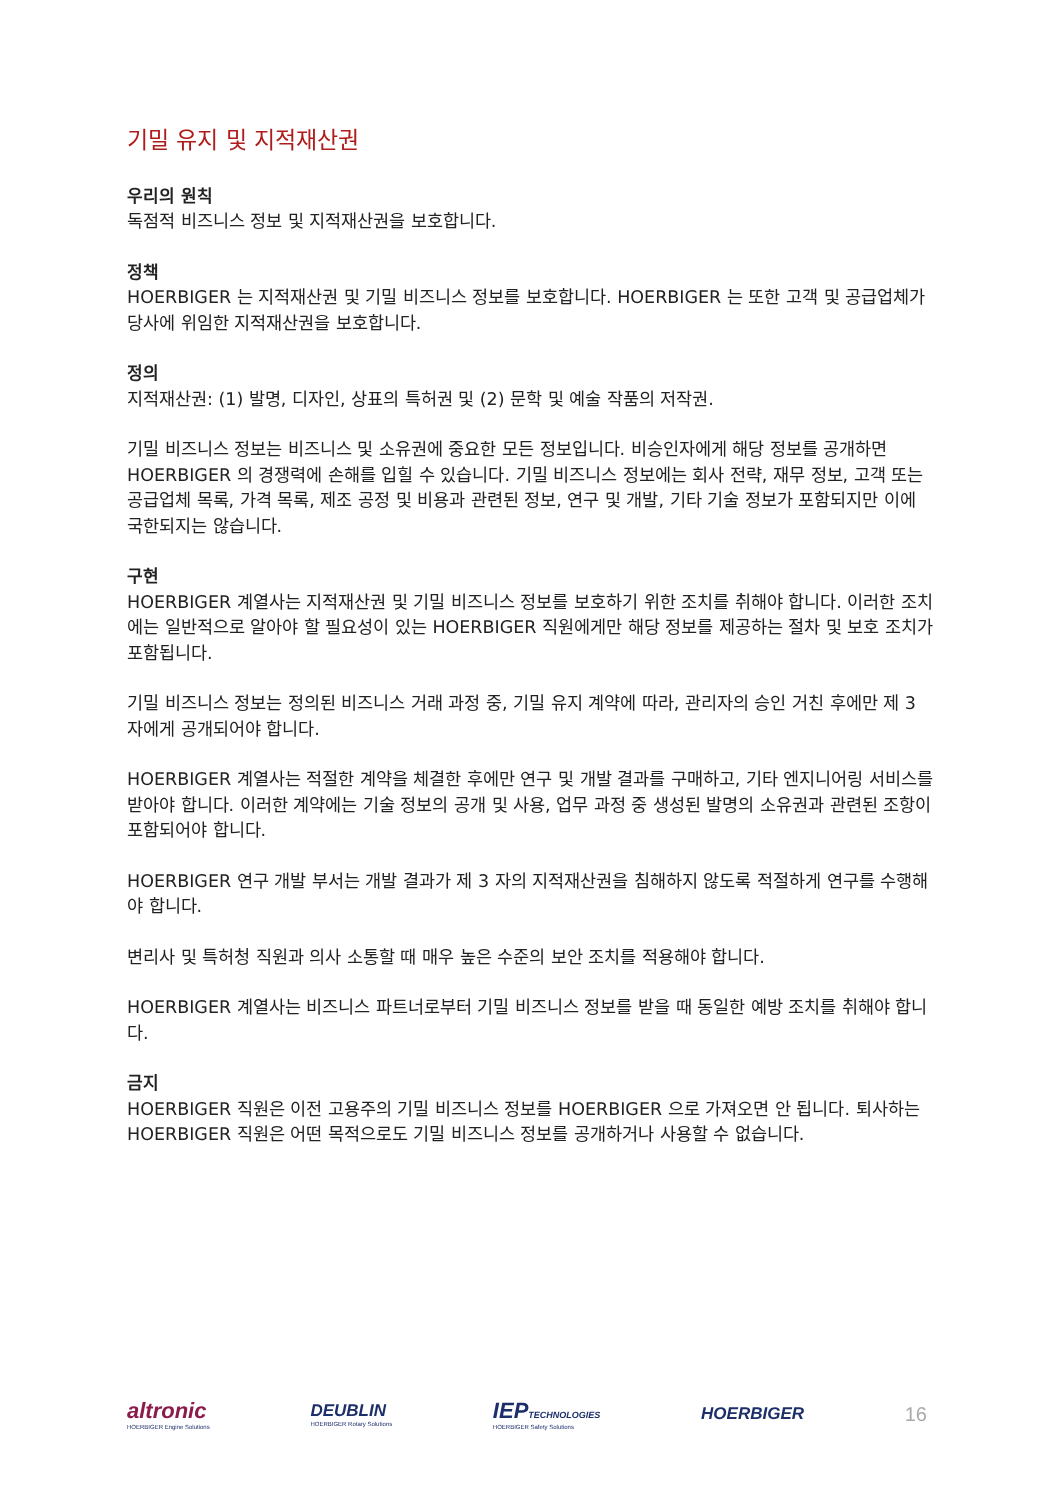기밀 유지 및 지적재산권
우리의 원칙
독점적 비즈니스 정보 및 지적재산권을 보호합니다.
정책
HOERBIGER 는 지적재산권 및 기밀 비즈니스 정보를 보호합니다. HOERBIGER 는 또한 고객 및 공급업체가 당사에 위임한 지적재산권을 보호합니다.
정의
지적재산권: (1) 발명, 디자인, 상표의 특허권 및 (2) 문학 및 예술 작품의 저작권.
기밀 비즈니스 정보는 비즈니스 및 소유권에 중요한 모든 정보입니다. 비승인자에게 해당 정보를 공개하면 HOERBIGER 의 경쟁력에 손해를 입힐 수 있습니다. 기밀 비즈니스 정보에는 회사 전략, 재무 정보, 고객 또는 공급업체 목록, 가격 목록, 제조 공정 및 비용과 관련된 정보, 연구 및 개발, 기타 기술 정보가 포함되지만 이에 국한되지는 않습니다.
구현
HOERBIGER 계열사는 지적재산권 및 기밀 비즈니스 정보를 보호하기 위한 조치를 취해야 합니다. 이러한 조치에는 일반적으로 알아야 할 필요성이 있는 HOERBIGER 직원에게만 해당 정보를 제공하는 절차 및 보호 조치가 포함됩니다.
기밀 비즈니스 정보는 정의된 비즈니스 거래 과정 중, 기밀 유지 계약에 따라, 관리자의 승인 거친 후에만 제 3 자에게 공개되어야 합니다.
HOERBIGER 계열사는 적절한 계약을 체결한 후에만 연구 및 개발 결과를 구매하고, 기타 엔지니어링 서비스를 받아야 합니다. 이러한 계약에는 기술 정보의 공개 및 사용, 업무 과정 중 생성된 발명의 소유권과 관련된 조항이 포함되어야 합니다.
HOERBIGER 연구 개발 부서는 개발 결과가 제 3 자의 지적재산권을 침해하지 않도록 적절하게 연구를 수행해야 합니다.
변리사 및 특허청 직원과 의사 소통할 때 매우 높은 수준의 보안 조치를 적용해야 합니다.
HOERBIGER 계열사는 비즈니스 파트너로부터 기밀 비즈니스 정보를 받을 때 동일한 예방 조치를 취해야 합니다.
금지
HOERBIGER 직원은 이전 고용주의 기밀 비즈니스 정보를 HOERBIGER 으로 가져오면 안 됩니다. 퇴사하는 HOERBIGER 직원은 어떤 목적으로도 기밀 비즈니스 정보를 공개하거나 사용할 수 없습니다.
altronic
HOERBIGER Engine Solutions
DEUBLIN
HOERBIGER Rotary Solutions
IEPTECHNOLOGIES
HOERBIGER Safety Solutions
HOERBIGER
16